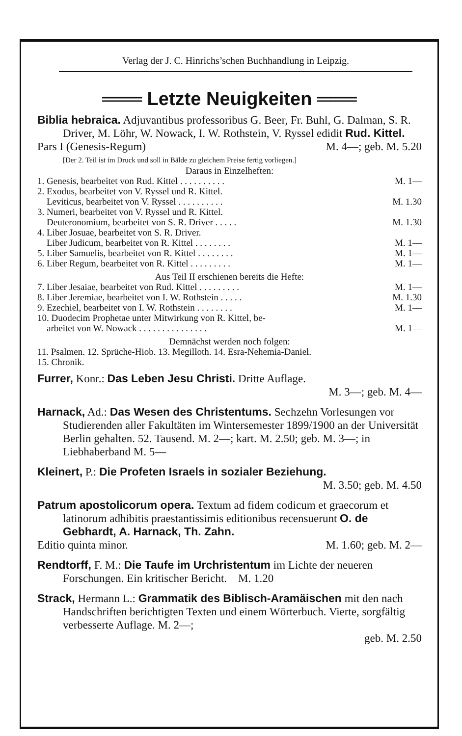Verlag der J. C. Hinrichs’schen Buchhandlung in Leipzig.
═══ Letzte Neuigkeiten ═══
Biblia hebraica. Adjuvantibus professoribus G. Beer, Fr. Buhl, G. Dalman, S. R. Driver, M. Löhr, W. Nowack, I. W. Rothstein, V. Ryssel edidit Rud. Kittel.
Pars I (Genesis-Regum) M. 4—; geb. M. 5.20
[Der 2. Teil ist im Druck und soll in Bälde zu gleichem Preise fertig vorliegen.]
Daraus in Einzelheften:
1. Genesis, bearbeitet von Rud. Kittel . . . . . . . . . . M. 1—
2. Exodus, bearbeitet von V. Ryssel und R. Kittel.
Leviticus, bearbeitet von V. Ryssel . . . . . . . . . . M. 1.30
3. Numeri, bearbeitet von V. Ryssel und R. Kittel.
Deuteronomium, bearbeitet von S. R. Driver . . . . . M. 1.30
4. Liber Josuae, bearbeitet von S. R. Driver.
Liber Judicum, bearbeitet von R. Kittel . . . . . . . . M. 1—
5. Liber Samuelis, bearbeitet von R. Kittel . . . . . . . . M. 1—
6. Liber Regum, bearbeitet von R. Kittel . . . . . . . . . M. 1—
Aus Teil II erschienen bereits die Hefte:
7. Liber Jesaiae, bearbeitet von Rud. Kittel . . . . . . . . . M. 1—
8. Liber Jeremiae, bearbeitet von I. W. Rothstein . . . . . M. 1.30
9. Ezechiel, bearbeitet von I. W. Rothstein . . . . . . . . M. 1—
10. Duodecim Prophetae unter Mitwirkung von R. Kittel, be-
arbeitet von W. Nowack . . . . . . . . . . . . . . . M. 1—
Demnächst werden noch folgen:
11. Psalmen. 12. Sprüche-Hiob. 13. Megilloth. 14. Esra-Nehemia-Daniel.
15. Chronik.
Furrer, Konr.: Das Leben Jesu Christi. Dritte Auflage.
M. 3—; geb. M. 4—
Harnack, Ad.: Das Wesen des Christentums. Sechzehn Vorlesungen vor Studierenden aller Fakultäten im Wintersemester 1899/1900 an der Universität Berlin gehalten. 52. Tausend. M. 2—; kart. M. 2.50; geb. M. 3—; in Liebhaberband M. 5—
Kleinert, P.: Die Profeten Israels in sozialer Beziehung.
M. 3.50; geb. M. 4.50
Patrum apostolicorum opera. Textum ad fidem codicum et graecorum et latinorum adhibitis praestantissimis editionibus recensuerunt O. de Gebhardt, A. Harnack, Th. Zahn.
Editio quinta minor. M. 1.60; geb. M. 2—
Rendtorff, F. M.: Die Taufe im Urchristentum im Lichte der neueren Forschungen. Ein kritischer Bericht. M. 1.20
Strack, Hermann L.: Grammatik des Biblisch-Aramäischen mit den nach Handschriften berichtigten Texten und einem Wörterbuch. Vierte, sorgfältig verbesserte Auflage. M. 2—;
geb. M. 2.50